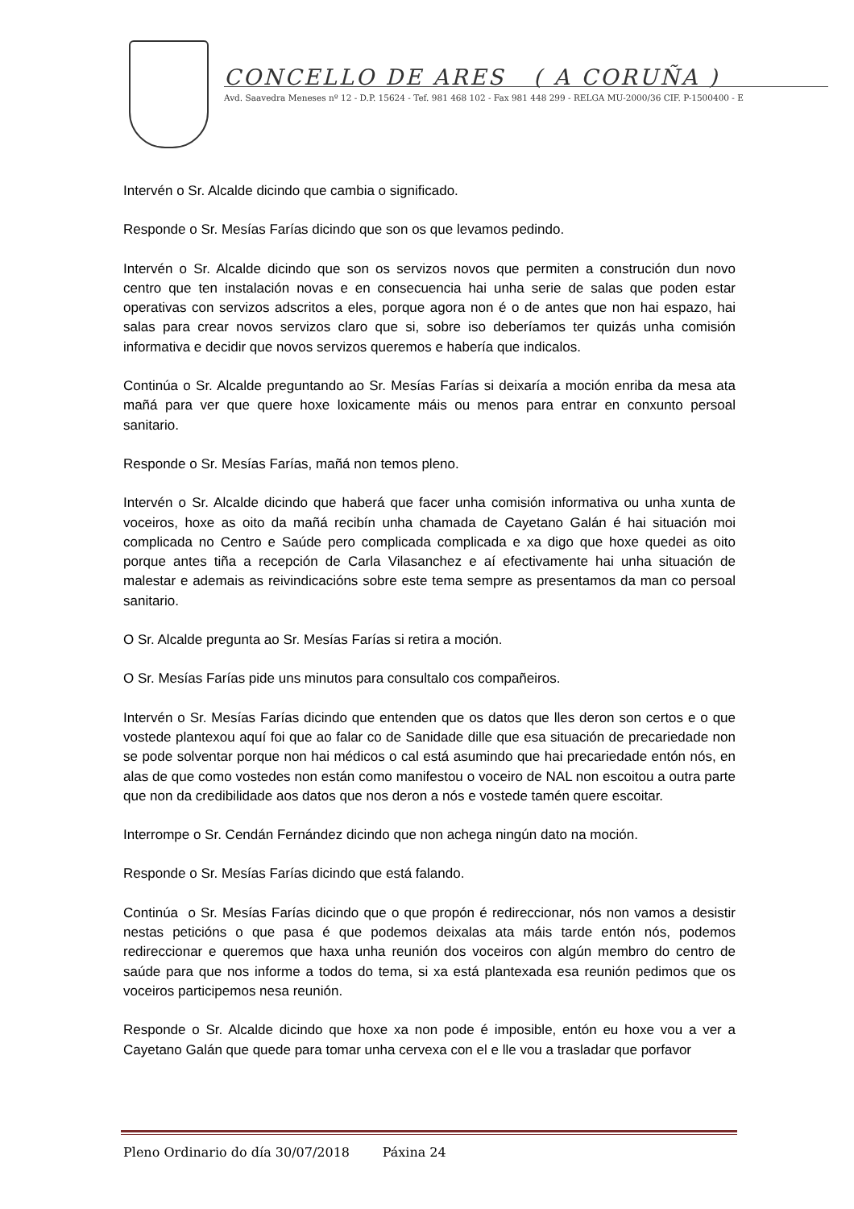CONCELLO DE ARES ( A CORUÑA )
Avd. Saavedra Meneses nº 12 - D.P. 15624 - Tef. 981 468 102 - Fax 981 448 299 - RELGA MU-2000/36 CIF. P-1500400 - E
Intervén o Sr. Alcalde dicindo que cambia o significado.
Responde o Sr. Mesías Farías dicindo que son os que levamos pedindo.
Intervén o Sr. Alcalde dicindo que son os servizos novos que permiten a construción dun novo centro que ten instalación novas e en consecuencia hai unha serie de salas que poden estar operativas con servizos adscritos a eles, porque agora non é o de antes que non hai espazo, hai salas para crear novos servizos claro que si, sobre iso deberíamos ter quizás unha comisión informativa e decidir que novos servizos queremos e habería que indicalos.
Continúa o Sr. Alcalde preguntando ao Sr. Mesías Farías si deixaría a moción enriba da mesa ata mañá para ver que quere hoxe loxicamente máis ou menos para entrar en conxunto persoal sanitario.
Responde o Sr. Mesías Farías, mañá non temos pleno.
Intervén o Sr. Alcalde dicindo que haberá que facer unha comisión informativa ou unha xunta de voceiros, hoxe as oito da mañá recibín unha chamada de Cayetano Galán é hai situación moi complicada no Centro e Saúde pero complicada complicada e xa digo que hoxe quedei as oito porque antes tiña a recepción de Carla Vilasanchez e aí efectivamente hai unha situación de malestar e ademais as reivindicacións sobre este tema sempre as presentamos da man co persoal sanitario.
O Sr. Alcalde pregunta ao Sr. Mesías Farías si retira a moción.
O Sr. Mesías Farías pide uns minutos para consultalo cos compañeiros.
Intervén o Sr. Mesías Farías dicindo que entenden que os datos que lles deron son certos e o que vostede plantexou aquí foi que ao falar co de Sanidade dille que esa situación de precariedade non se pode solventar porque non hai médicos o cal está asumindo que hai precariedade entón nós, en alas de que como vostedes non están como manifestou o voceiro de NAL non escoitou a outra parte que non da credibilidade aos datos que nos deron a nós e vostede tamén quere escoitar.
Interrompe o Sr. Cendán Fernández dicindo que non achega ningún dato na moción.
Responde o Sr. Mesías Farías dicindo que está falando.
Continúa o Sr. Mesías Farías dicindo que o que propón é redireccionar, nós non vamos a desistir nestas peticións o que pasa é que podemos deixalas ata máis tarde entón nós, podemos redireccionar e queremos que haxa unha reunión dos voceiros con algún membro do centro de saúde para que nos informe a todos do tema, si xa está plantexada esa reunión pedimos que os voceiros participemos nesa reunión.
Responde o Sr. Alcalde dicindo que hoxe xa non pode é imposible, entón eu hoxe vou a ver a Cayetano Galán que quede para tomar unha cervexa con el e lle vou a trasladar que porfavor
Pleno Ordinario do día 30/07/2018 Páxina 24